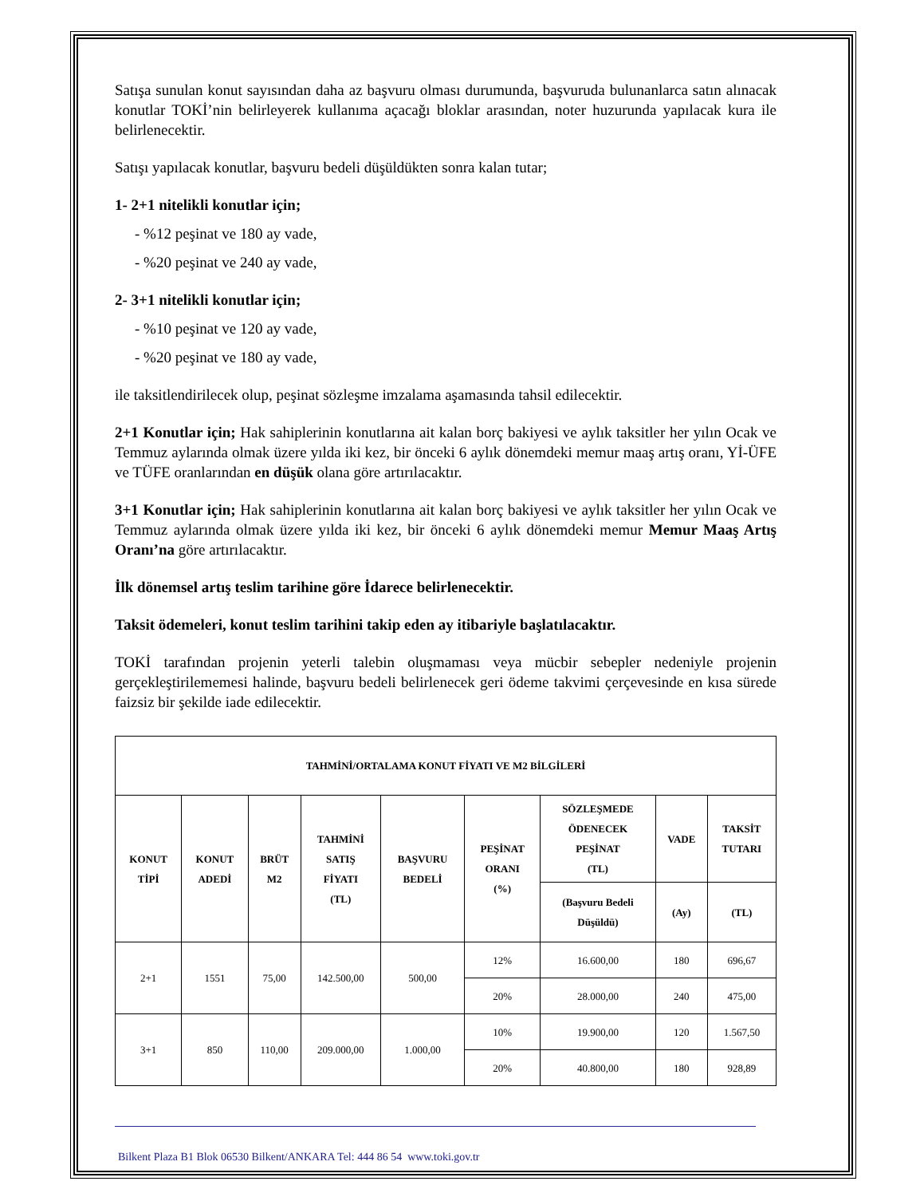Satışa sunulan konut sayısından daha az başvuru olması durumunda, başvuruda bulunanlarca satın alınacak konutlar TOKİ’nin belirleyerek kullanıma açacağı bloklar arasından, noter huzurunda yapılacak kura ile belirlenecektir.
Satışı yapılacak konutlar, başvuru bedeli düşüldükten sonra kalan tutar;
1- 2+1 nitelikli konutlar için;
- %12 peşinat ve 180 ay vade,
- %20 peşinat ve 240 ay vade,
2- 3+1 nitelikli konutlar için;
- %10 peşinat ve 120 ay vade,
- %20 peşinat ve 180 ay vade,
ile taksitlendirilecek olup, peşinat sözleşme imzalama aşamasında tahsil edilecektir.
2+1 Konutlar için; Hak sahiplerinin konutlarına ait kalan borç bakiyesi ve aylık taksitler her yılın Ocak ve Temmuz aylarında olmak üzere yılda iki kez, bir önceki 6 aylık dönemdeki memur maaş artış oranı, Yİ-ÜFE ve TÜFE oranlarından en düşük olana göre artırılacaktır.
3+1 Konutlar için; Hak sahiplerinin konutlarına ait kalan borç bakiyesi ve aylık taksitler her yılın Ocak ve Temmuz aylarında olmak üzere yılda iki kez, bir önceki 6 aylık dönemdeki memur Memur Maaş Artış Oranı’na göre artırılacaktır.
İlk dönemsel artış teslim tarihine göre İdarece belirlenecektir.
Taksit ödemeleri, konut teslim tarihini takip eden ay itibariyle başlatılacaktır.
TOKİ tarafından projenin yeterli talebin oluşmaması veya mücbir sebepler nedeniyle projenin gerçekleştirilememesi halinde, başvuru bedeli belirlenecek geri ödeme takvimi çerçevesinde en kısa sürede faizsiz bir şekilde iade edilecektir.
| TAHMİNİ/ORTALAMA KONUT FİYATI VE M2 BİLGİLERİ | | | | | | | | |
| --- | --- | --- | --- | --- | --- | --- | --- | --- |
| KONUT TİPİ | KONUT ADEDİ | BRÜT M2 | TAHMİNİ SATIŞ FİYATI (TL) | BAŞVURU BEDELİ | PEŞİNAT ORANI (%) | SÖZLEŞMEDE ÖDENECEK PEŞİNAT (TL) | VADE | TAKSİT TUTARI |
| | | | | | | (Başvuru Bedeli Düşüldü) | (Ay) | (TL) |
| 2+1 | 1551 | 75,00 | 142.500,00 | 500,00 | 12% | 16.600,00 | 180 | 696,67 |
| | | | | | 20% | 28.000,00 | 240 | 475,00 |
| 3+1 | 850 | 110,00 | 209.000,00 | 1.000,00 | 10% | 19.900,00 | 120 | 1.567,50 |
| | | | | | 20% | 40.800,00 | 180 | 928,89 |
Bilkent Plaza B1 Blok 06530 Bilkent/ANKARA Tel: 444 86 54 www.toki.gov.tr